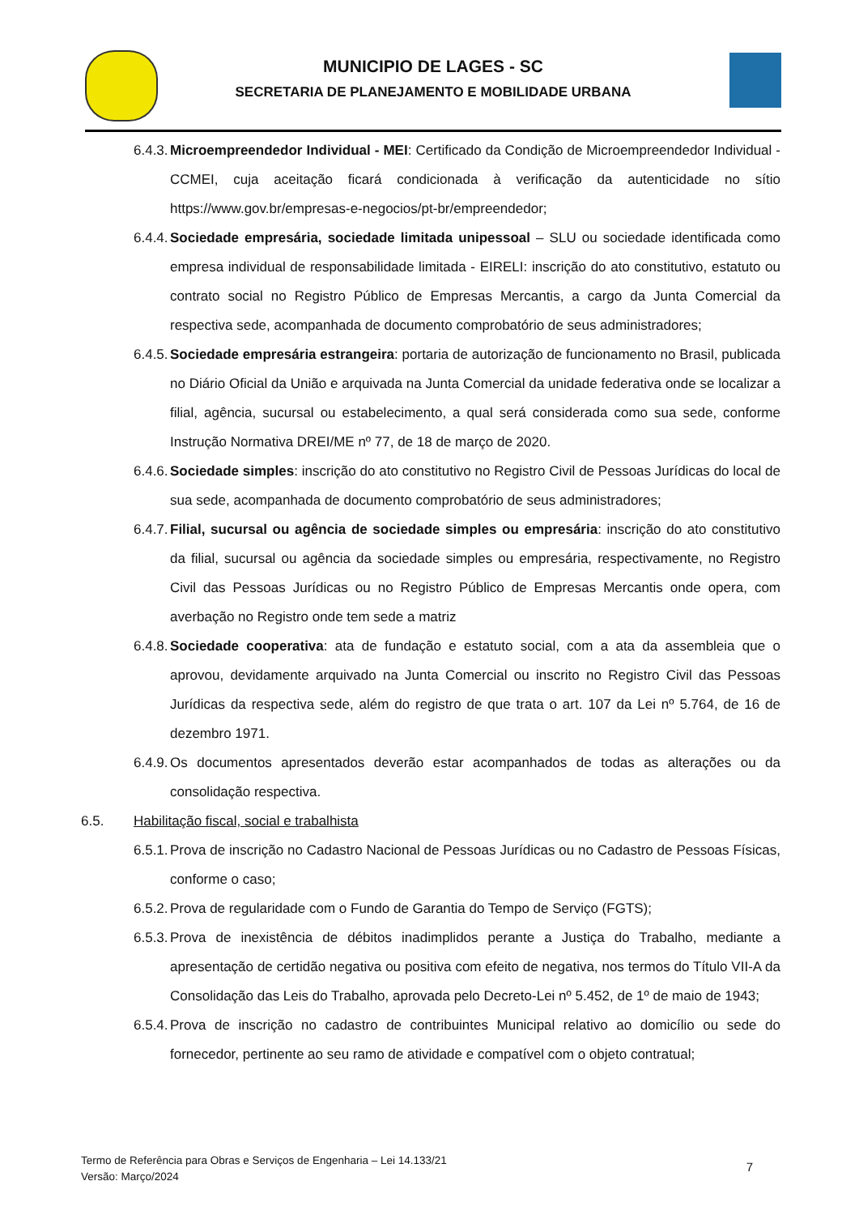MUNICIPIO DE LAGES - SC
SECRETARIA DE PLANEJAMENTO E MOBILIDADE URBANA
6.4.3. Microempreendedor Individual - MEI: Certificado da Condição de Microempreendedor Individual - CCMEI, cuja aceitação ficará condicionada à verificação da autenticidade no sítio https://www.gov.br/empresas-e-negocios/pt-br/empreendedor;
6.4.4. Sociedade empresária, sociedade limitada unipessoal – SLU ou sociedade identificada como empresa individual de responsabilidade limitada - EIRELI: inscrição do ato constitutivo, estatuto ou contrato social no Registro Público de Empresas Mercantis, a cargo da Junta Comercial da respectiva sede, acompanhada de documento comprobatório de seus administradores;
6.4.5. Sociedade empresária estrangeira: portaria de autorização de funcionamento no Brasil, publicada no Diário Oficial da União e arquivada na Junta Comercial da unidade federativa onde se localizar a filial, agência, sucursal ou estabelecimento, a qual será considerada como sua sede, conforme Instrução Normativa DREI/ME nº 77, de 18 de março de 2020.
6.4.6. Sociedade simples: inscrição do ato constitutivo no Registro Civil de Pessoas Jurídicas do local de sua sede, acompanhada de documento comprobatório de seus administradores;
6.4.7. Filial, sucursal ou agência de sociedade simples ou empresária: inscrição do ato constitutivo da filial, sucursal ou agência da sociedade simples ou empresária, respectivamente, no Registro Civil das Pessoas Jurídicas ou no Registro Público de Empresas Mercantis onde opera, com averbação no Registro onde tem sede a matriz
6.4.8. Sociedade cooperativa: ata de fundação e estatuto social, com a ata da assembleia que o aprovou, devidamente arquivado na Junta Comercial ou inscrito no Registro Civil das Pessoas Jurídicas da respectiva sede, além do registro de que trata o art. 107 da Lei nº 5.764, de 16 de dezembro 1971.
6.4.9. Os documentos apresentados deverão estar acompanhados de todas as alterações ou da consolidação respectiva.
6.5. Habilitação fiscal, social e trabalhista
6.5.1. Prova de inscrição no Cadastro Nacional de Pessoas Jurídicas ou no Cadastro de Pessoas Físicas, conforme o caso;
6.5.2. Prova de regularidade com o Fundo de Garantia do Tempo de Serviço (FGTS);
6.5.3. Prova de inexistência de débitos inadimplidos perante a Justiça do Trabalho, mediante a apresentação de certidão negativa ou positiva com efeito de negativa, nos termos do Título VII-A da Consolidação das Leis do Trabalho, aprovada pelo Decreto-Lei nº 5.452, de 1º de maio de 1943;
6.5.4. Prova de inscrição no cadastro de contribuintes Municipal relativo ao domicílio ou sede do fornecedor, pertinente ao seu ramo de atividade e compatível com o objeto contratual;
Termo de Referência para Obras e Serviços de Engenharia – Lei 14.133/21
Versão: Março/2024
7